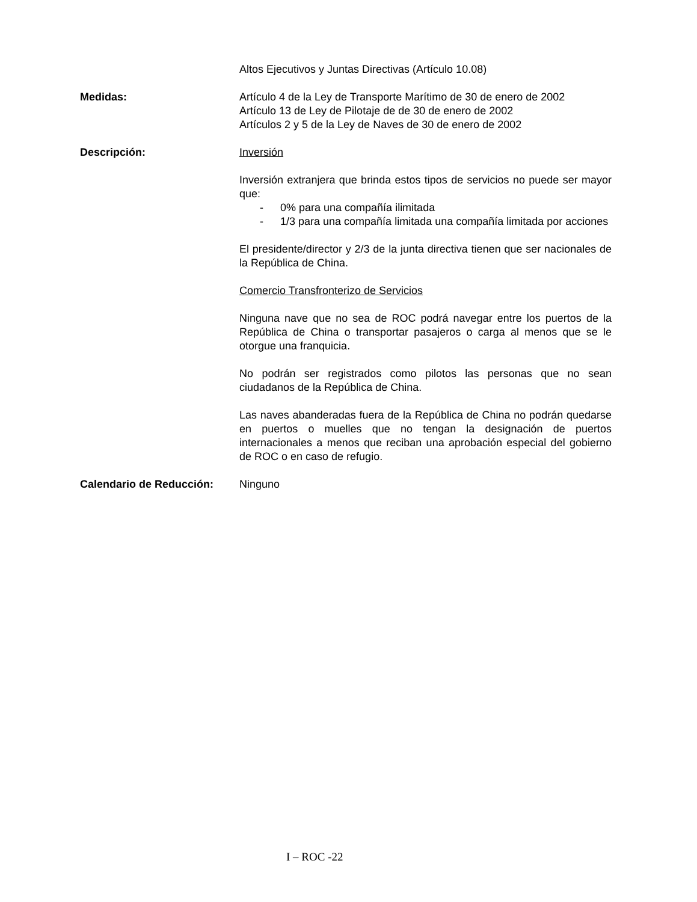Altos Ejecutivos y Juntas Directivas (Artículo 10.08)
Medidas: Artículo 4 de la Ley de Transporte Marítimo de 30 de enero de 2002
Artículo 13 de Ley de Pilotaje de de 30 de enero de 2002
Artículos 2 y 5 de la Ley de Naves de 30 de enero de 2002
Descripción: Inversión
Inversión extranjera que brinda estos tipos de servicios no puede ser mayor que:
- 0% para una compañía ilimitada
- 1/3 para una compañía limitada una compañía limitada por acciones
El presidente/director y 2/3 de la junta directiva tienen que ser nacionales de la República de China.
Comercio Transfronterizo de Servicios
Ninguna nave que no sea de ROC podrá navegar entre los puertos de la República de China o transportar pasajeros o carga al menos que se le otorgue una franquicia.
No podrán ser registrados como pilotos las personas que no sean ciudadanos de la República de China.
Las naves abanderadas fuera de la República de China no podrán quedarse en puertos o muelles que no tengan la designación de puertos internacionales a menos que reciban una aprobación especial del gobierno de ROC o en caso de refugio.
Calendario de Reducción: Ninguno
I – ROC -22